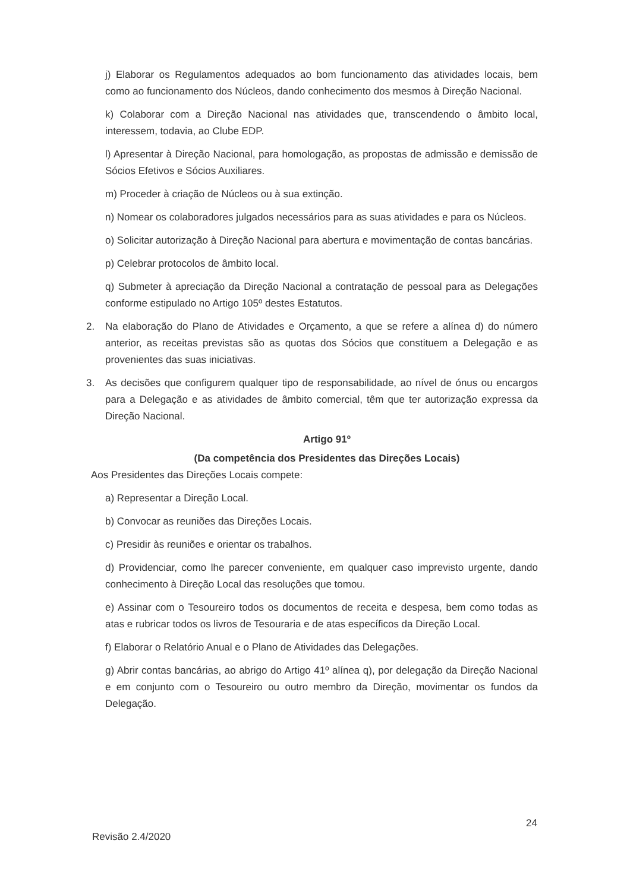j) Elaborar os Regulamentos adequados ao bom funcionamento das atividades locais, bem como ao funcionamento dos Núcleos, dando conhecimento dos mesmos à Direção Nacional.
k) Colaborar com a Direção Nacional nas atividades que, transcendendo o âmbito local, interessem, todavia, ao Clube EDP.
l) Apresentar à Direção Nacional, para homologação, as propostas de admissão e demissão de Sócios Efetivos e Sócios Auxiliares.
m) Proceder à criação de Núcleos ou à sua extinção.
n) Nomear os colaboradores julgados necessários para as suas atividades e para os Núcleos.
o) Solicitar autorização à Direção Nacional para abertura e movimentação de contas bancárias.
p) Celebrar protocolos de âmbito local.
q) Submeter à apreciação da Direção Nacional a contratação de pessoal para as Delegações conforme estipulado no Artigo 105º destes Estatutos.
2. Na elaboração do Plano de Atividades e Orçamento, a que se refere a alínea d) do número anterior, as receitas previstas são as quotas dos Sócios que constituem a Delegação e as provenientes das suas iniciativas.
3. As decisões que configurem qualquer tipo de responsabilidade, ao nível de ónus ou encargos para a Delegação e as atividades de âmbito comercial, têm que ter autorização expressa da Direção Nacional.
Artigo 91º
(Da competência dos Presidentes das Direções Locais)
Aos Presidentes das Direções Locais compete:
a) Representar a Direção Local.
b) Convocar as reuniões das Direções Locais.
c) Presidir às reuniões e orientar os trabalhos.
d) Providenciar, como lhe parecer conveniente, em qualquer caso imprevisto urgente, dando conhecimento à Direção Local das resoluções que tomou.
e) Assinar com o Tesoureiro todos os documentos de receita e despesa, bem como todas as atas e rubricar todos os livros de Tesouraria e de atas específicos da Direção Local.
f) Elaborar o Relatório Anual e o Plano de Atividades das Delegações.
g) Abrir contas bancárias, ao abrigo do Artigo 41º alínea q), por delegação da Direção Nacional e em conjunto com o Tesoureiro ou outro membro da Direção, movimentar os fundos da Delegação.
24
Revisão 2.4/2020